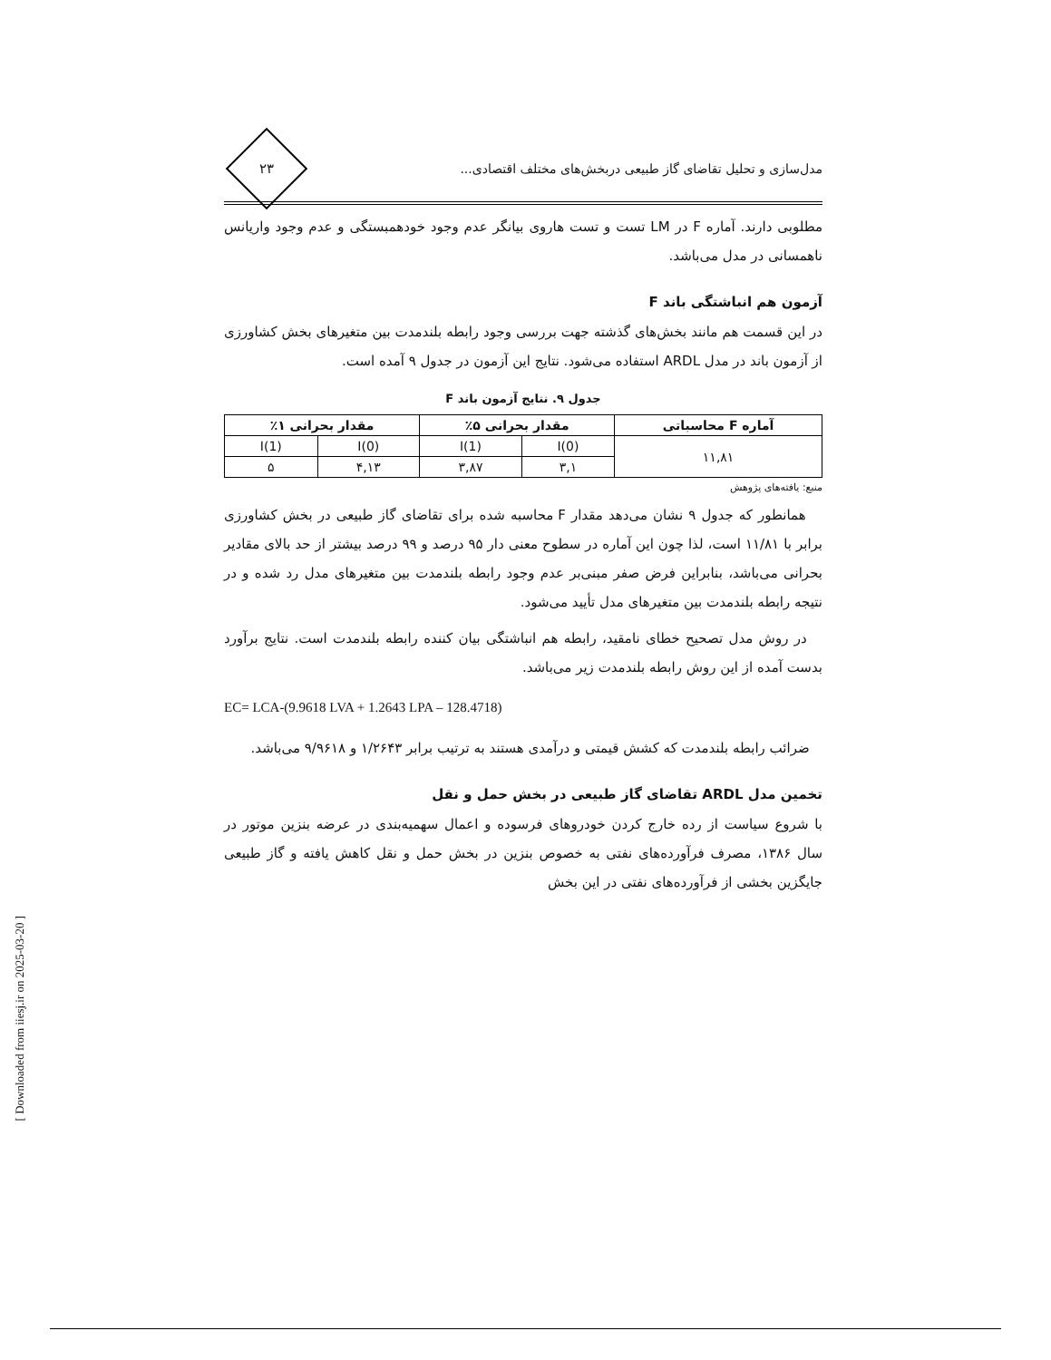مدل‌سازی و تحلیل تقاضای گاز طبیعی دربخش‌های مختلف اقتصادی...
۲۳
مطلوبی دارند. آماره F در LM تست و تست هاروی بیانگر عدم وجود خودهمبستگی و عدم وجود واریانس ناهمسانی در مدل می‌باشد.
آزمون هم انباشتگی باند F
در این قسمت هم مانند بخش‌های گذشته جهت بررسی وجود رابطه بلندمدت بین متغیرهای بخش کشاورزی از آزمون باند در مدل ARDL استفاده می‌شود. نتایج این آزمون در جدول ۹ آمده است.
جدول ۹. نتایج آزمون باند F
| آماره F محاسباتی | مقدار بحرانی ۵٪ | | مقدار بحرانی ۱٪ | |
| --- | --- | --- | --- | --- |
| ۱۱,۸۱ | I(0) | I(1) | I(0) | I(1) |
| | ۳,۱ | ۳,۸۷ | ۴,۱۳ | ۵ |
منبع: یافته‌های پژوهش
همانطور که جدول ۹ نشان می‌دهد مقدار F محاسبه شده برای تقاضای گاز طبیعی در بخش کشاورزی برابر با ۱۱/۸۱ است، لذا چون این آماره در سطوح معنی دار ۹۵ درصد و ۹۹ درصد بیشتر از حد بالای مقادیر بحرانی می‌باشد، بنابراین فرض صفر مبنی‌بر عدم وجود رابطه بلندمدت بین متغیرهای مدل رد شده و در نتیجه رابطه بلندمدت بین متغیرهای مدل تأیید می‌شود.
در روش مدل تصحیح خطای نامقید، رابطه هم انباشتگی بیان کننده رابطه بلندمدت است. نتایج برآورد بدست آمده از این روش رابطه بلندمدت زیر می‌باشد.
EC= LCA-(9.9618 LVA + 1.2643 LPA – 128.4718)
ضرائب رابطه بلندمدت که کشش قیمتی و درآمدی هستند به ترتیب برابر ۱/۲۶۴۳ و ۹/۹۶۱۸ می‌باشد.
تخمین مدل ARDL تقاضای گاز طبیعی در بخش حمل و نقل
با شروع سیاست از رده خارج کردن خودروهای فرسوده و اعمال سهمیه‌بندی در عرضه بنزین موتور در سال ۱۳۸۶، مصرف فرآورده‌های نفتی به خصوص بنزین در بخش حمل و نقل کاهش یافته و گاز طبیعی جایگزین بخشی از فرآورده‌های نفتی در این بخش
[ Downloaded from iiesj.ir on 2025-03-20 ]